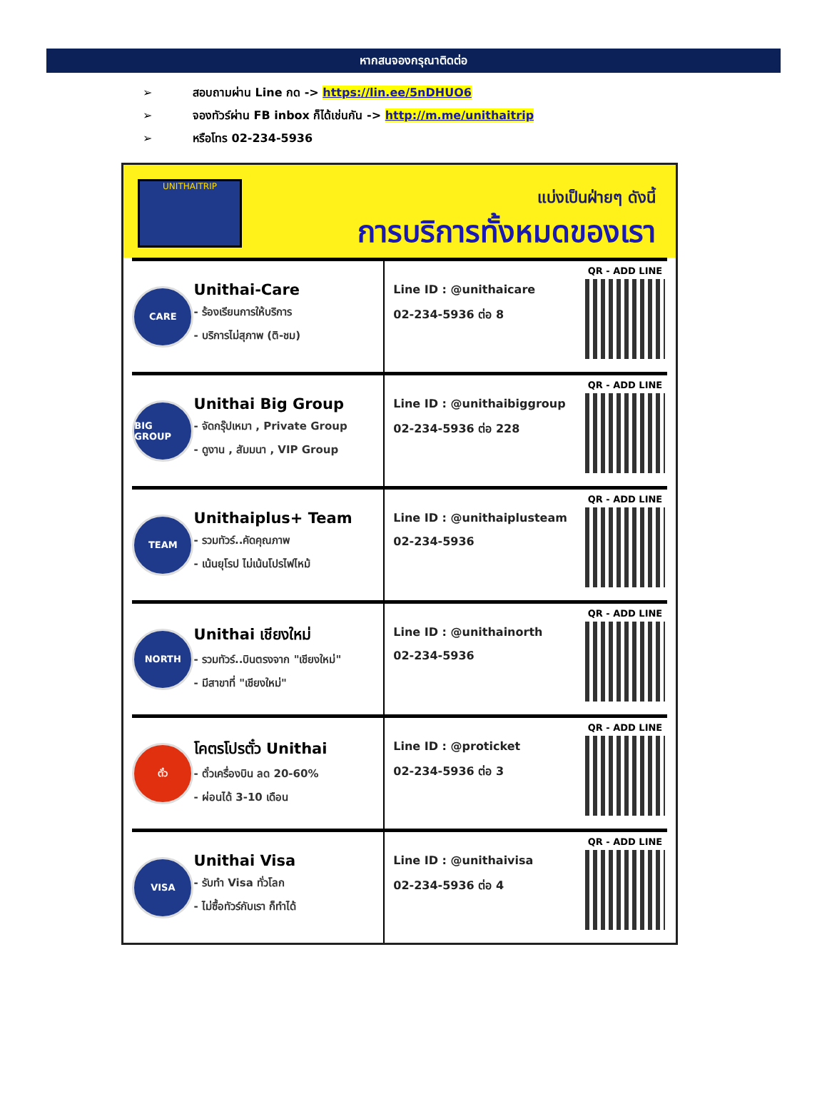หากสนจองกรุณาติดต่อ
➢ สอบถามผ่าน Line กด -> https://lin.ee/5nDHUO6
➢ จองทัวร์ผ่าน FB inbox ก็ได้เช่นกัน -> http://m.me/unithaitrip
➢ หรือโทร 02-234-5936
UNITHAITRIP
แบ่งเป็นฝ่ายๆ ดังนี้
การบริการทั้งหมดของเรา
CARE
Unithai-Care
- ร้องเรียนการให้บริการ
- บริการไม่สุภาพ (ติ-ชม)
Line ID : @unithaicare
02-234-5936 ต่อ 8
QR - ADD LINE
BIG GROUP
Unithai Big Group
- จัดกรุ๊ปเหมา , Private Group
- ดูงาน , สัมมนา , VIP Group
Line ID : @unithaibiggroup
02-234-5936 ต่อ 228
QR - ADD LINE
TEAM
Unithaiplus+ Team
- รวมทัวร์..คัดคุณภาพ
- เน้นยุโรป ไม่เน้นโปรไฟไหม้
Line ID : @unithaiplusteam
02-234-5936
QR - ADD LINE
NORTH
Unithai เชียงใหม่
- รวมทัวร์..บินตรงจาก "เชียงใหม่"
- มีสาขาที่ "เชียงใหม่"
Line ID : @unithainorth
02-234-5936
QR - ADD LINE
ตั๋ว
โคตรโปรตั๋ว Unithai
- ตั๋วเครื่องบิน ลด 20-60%
- ผ่อนได้ 3-10 เดือน
Line ID : @proticket
02-234-5936 ต่อ 3
QR - ADD LINE
VISA
Unithai Visa
- รับทำ Visa ทั่วโลก
- ไม่ซื้อทัวร์กับเรา ก็ทำได้
Line ID : @unithaivisa
02-234-5936 ต่อ 4
QR - ADD LINE